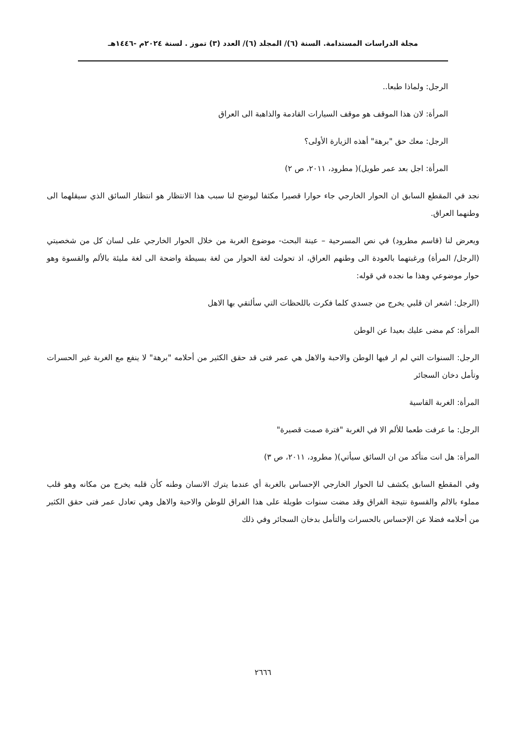مجلة الدراسات المستدامة. السنة (٦)/ المجلد (٦)/ العدد (٣) تموز . لسنة ٢٠٢٤م -١٤٤٦هـ
الرجل: ولماذا طبعا..
المرأة: لان هذا الموقف هو موقف السيارات القادمة والذاهبة الى العراق
الرجل: معك حق "برهة" أهذه الزيارة الأولى؟
المرأة: اجل بعد عمر طويل)( مطرود، ٢٠١١، ص ٢)
نجد في المقطع السابق ان الحوار الخارجي جاء حوارا قصيرا مكثفا ليوضح لنا سبب هذا الانتظار هو انتظار السائق الذي سيقلهما الى وطنهما العراق.
ويعرض لنا (قاسم مطرود) في نص المسرحية – عينة البحث- موضوع الغربة من خلال الحوار الخارجي على لسان كل من شخصيتي (الرجل/ المرأة) ورغبتهما بالعودة الى وطنهم العراق، اذ تحولت لغة الحوار من لغة بسيطة واضحة الى لغة مليئة بالألم والقسوة وهو حوار موضوعي وهذا ما نجده في قوله:
(الرجل: اشعر ان قلبي يخرج من جسدي كلما فكرت باللحظات التي سألتقي بها الاهل
المرأة: كم مضى عليك بعيدا عن الوطن
الرجل: السنوات التي لم ار فيها الوطن والاحبة والاهل هي عمر فتى قد حقق الكثير من أحلامه "برهة" لا ينفع مع الغربة غير الحسرات وتأمل دخان السجائر
المرأة: الغربة القاسية
الرجل: ما عرفت طعما للألم الا في الغربة "فترة صمت قصيرة"
المرأة: هل انت متأكد من ان السائق سيأتي)( مطرود، ٢٠١١، ص ٣)
وفي المقطع السابق يكشف لنا الحوار الخارجي الإحساس بالغربة أي عندما يترك الانسان وطنه كأن قلبه يخرج من مكانه وهو قلب مملوء بالالم والقسوة نتيجة الفراق وقد مضت سنوات طويلة على هذا الفراق للوطن والاحبة والاهل وهي تعادل عمر فتى حقق الكثير من أحلامه فضلا عن الإحساس بالحسرات والتأمل بدخان السجائر وفي ذلك
٢٦٦٦